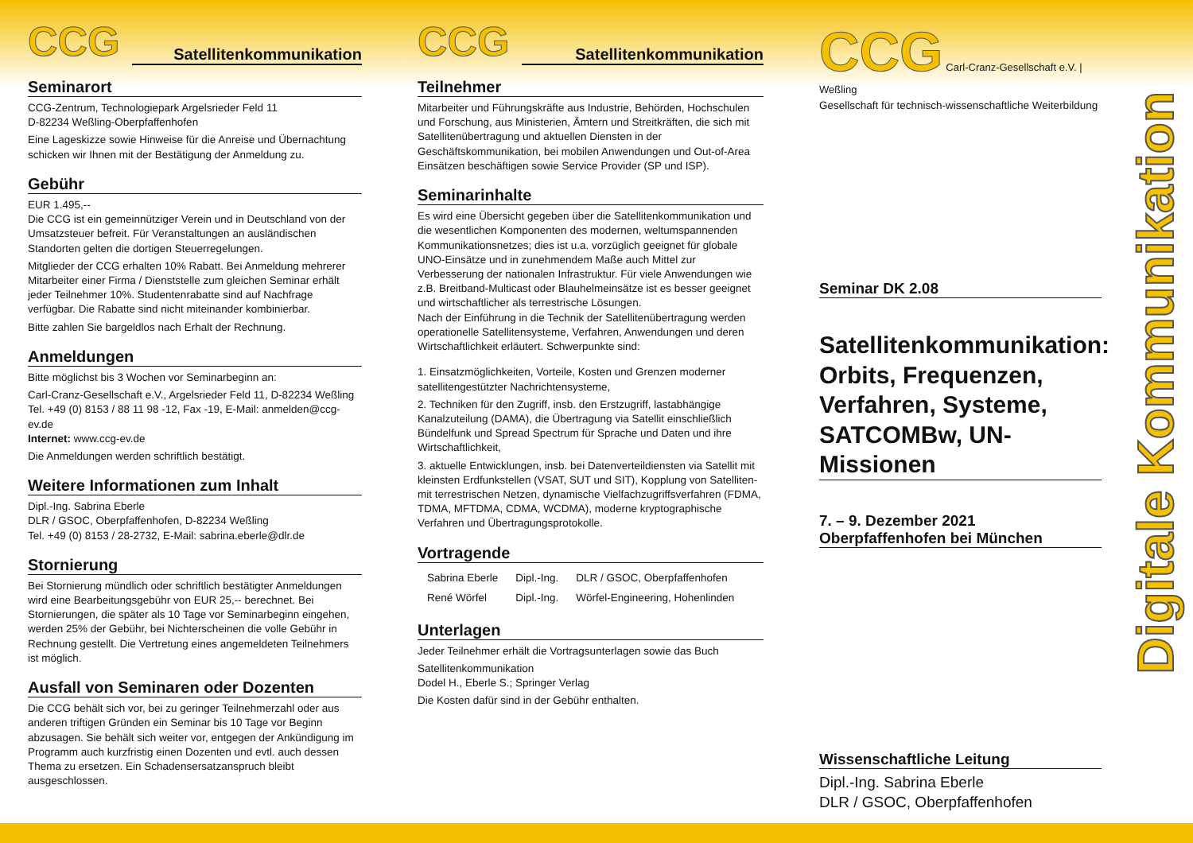CCG Satellitenkommunikation
Seminarort
CCG-Zentrum, Technologiepark Argelsrieder Feld 11
D-82234 Weßling-Oberpfaffenhofen
Eine Lageskizze sowie Hinweise für die Anreise und Übernachtung schicken wir Ihnen mit der Bestätigung der Anmeldung zu.
Gebühr
EUR 1.495,--
Die CCG ist ein gemeinnütziger Verein und in Deutschland von der Umsatzsteuer befreit. Für Veranstaltungen an ausländischen Standorten gelten die dortigen Steuerregelungen.
Mitglieder der CCG erhalten 10% Rabatt. Bei Anmeldung mehrerer Mitarbeiter einer Firma / Dienststelle zum gleichen Seminar erhält jeder Teilnehmer 10%. Studentenrabatte sind auf Nachfrage verfügbar. Die Rabatte sind nicht miteinander kombinierbar.
Bitte zahlen Sie bargeldlos nach Erhalt der Rechnung.
Anmeldungen
Bitte möglichst bis 3 Wochen vor Seminarbeginn an:
Carl-Cranz-Gesellschaft e.V., Argelsrieder Feld 11, D-82234 Weßling
Tel. +49 (0) 8153 / 88 11 98 -12, Fax -19, E-Mail: anmelden@ccg-ev.de
Internet: www.ccg-ev.de
Die Anmeldungen werden schriftlich bestätigt.
Weitere Informationen zum Inhalt
Dipl.-Ing. Sabrina Eberle
DLR / GSOC, Oberpfaffenhofen, D-82234 Weßling
Tel. +49 (0) 8153 / 28-2732, E-Mail: sabrina.eberle@dlr.de
Stornierung
Bei Stornierung mündlich oder schriftlich bestätigter Anmeldungen wird eine Bearbeitungsgebühr von EUR 25,-- berechnet. Bei Stornierungen, die später als 10 Tage vor Seminarbeginn eingehen, werden 25% der Gebühr, bei Nichterscheinen die volle Gebühr in Rechnung gestellt. Die Vertretung eines angemeldeten Teilnehmers ist möglich.
Ausfall von Seminaren oder Dozenten
Die CCG behält sich vor, bei zu geringer Teilnehmerzahl oder aus anderen triftigen Gründen ein Seminar bis 10 Tage vor Beginn abzusagen. Sie behält sich weiter vor, entgegen der Ankündigung im Programm auch kurzfristig einen Dozenten und evtl. auch dessen Thema zu ersetzen. Ein Schadensersatzanspruch bleibt ausgeschlossen.
CCG Satellitenkommunikation
Teilnehmer
Mitarbeiter und Führungskräfte aus Industrie, Behörden, Hochschulen und Forschung, aus Ministerien, Ämtern und Streitkräften, die sich mit Satellitenübertragung und aktuellen Diensten in der Geschäftskommunikation, bei mobilen Anwendungen und Out-of-Area Einsätzen beschäftigen sowie Service Provider (SP und ISP).
Seminarinhalte
Es wird eine Übersicht gegeben über die Satellitenkommunikation und die wesentlichen Komponenten des modernen, weltumspannenden Kommunikationsnetzes; dies ist u.a. vorzüglich geeignet für globale UNO-Einsätze und in zunehmendem Maße auch Mittel zur Verbesserung der nationalen Infrastruktur. Für viele Anwendungen wie z.B. Breitband-Multicast oder Blauhelmeinsätze ist es besser geeignet und wirtschaftlicher als terrestrische Lösungen.
Nach der Einführung in die Technik der Satellitenübertragung werden operationelle Satellitensysteme, Verfahren, Anwendungen und deren Wirtschaftlichkeit erläutert. Schwerpunkte sind:
1. Einsatzmöglichkeiten, Vorteile, Kosten und Grenzen moderner satellitengestützter Nachrichtensysteme,
2. Techniken für den Zugriff, insb. den Erstzugriff, lastabhängige Kanalzuteilung (DAMA), die Übertragung via Satellit einschließlich Bündelfunk und Spread Spectrum für Sprache und Daten und ihre Wirtschaftlichkeit,
3. aktuelle Entwicklungen, insb. bei Datenverteildiensten via Satellit mit kleinsten Erdfunkstellen (VSAT, SUT und SIT), Kopplung von Satelliten- mit terrestrischen Netzen, dynamische Vielfachzugriffsverfahren (FDMA, TDMA, MFTDMA, CDMA, WCDMA), moderne kryptographische Verfahren und Übertragungsprotokolle.
Vortragende
| Sabrina Eberle | Dipl.-Ing. | DLR / GSOC, Oberpfaffenhofen |
| René Wörfel | Dipl.-Ing. | Wörfel-Engineering, Hohenlinden |
Unterlagen
Jeder Teilnehmer erhält die Vortragsunterlagen sowie das Buch
Satellitenkommunikation
Dodel H., Eberle S.; Springer Verlag
Die Kosten dafür sind in der Gebühr enthalten.
CCG Carl-Cranz-Gesellschaft e.V. | Weßling
Gesellschaft für technisch-wissenschaftliche Weiterbildung
Seminar DK 2.08
Satellitenkommunikation: Orbits, Frequenzen, Verfahren, Systeme, SATCOMBw, UN-Missionen
7. – 9. Dezember 2021
Oberpfaffenhofen bei München
Wissenschaftliche Leitung
Dipl.-Ing. Sabrina Eberle
DLR / GSOC, Oberpfaffenhofen
Digitale Kommunikation